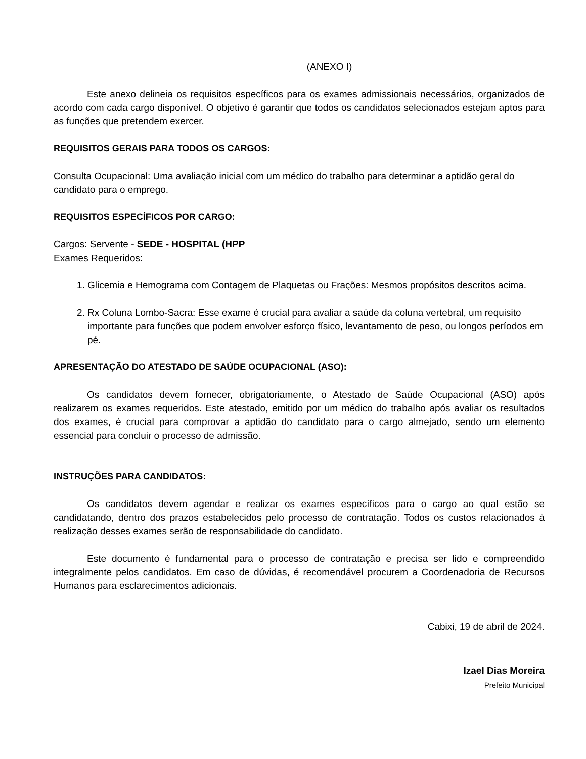(ANEXO I)
Este anexo delineia os requisitos específicos para os exames admissionais necessários, organizados de acordo com cada cargo disponível. O objetivo é garantir que todos os candidatos selecionados estejam aptos para as funções que pretendem exercer.
REQUISITOS GERAIS PARA TODOS OS CARGOS:
Consulta Ocupacional: Uma avaliação inicial com um médico do trabalho para determinar a aptidão geral do candidato para o emprego.
REQUISITOS ESPECÍFICOS POR CARGO:
Cargos: Servente - SEDE - HOSPITAL (HPP
Exames Requeridos:
1. Glicemia e Hemograma com Contagem de Plaquetas ou Frações: Mesmos propósitos descritos acima.
2. Rx Coluna Lombo-Sacra: Esse exame é crucial para avaliar a saúde da coluna vertebral, um requisito importante para funções que podem envolver esforço físico, levantamento de peso, ou longos períodos em pé.
APRESENTAÇÃO DO ATESTADO DE SAÚDE OCUPACIONAL (ASO):
Os candidatos devem fornecer, obrigatoriamente, o Atestado de Saúde Ocupacional (ASO) após realizarem os exames requeridos. Este atestado, emitido por um médico do trabalho após avaliar os resultados dos exames, é crucial para comprovar a aptidão do candidato para o cargo almejado, sendo um elemento essencial para concluir o processo de admissão.
INSTRUÇÕES PARA CANDIDATOS:
Os candidatos devem agendar e realizar os exames específicos para o cargo ao qual estão se candidatando, dentro dos prazos estabelecidos pelo processo de contratação. Todos os custos relacionados à realização desses exames serão de responsabilidade do candidato.
Este documento é fundamental para o processo de contratação e precisa ser lido e compreendido integralmente pelos candidatos. Em caso de dúvidas, é recomendável procurem a Coordenadoria de Recursos Humanos para esclarecimentos adicionais.
Cabixi, 19 de abril de 2024.
Izael Dias Moreira
Prefeito Municipal